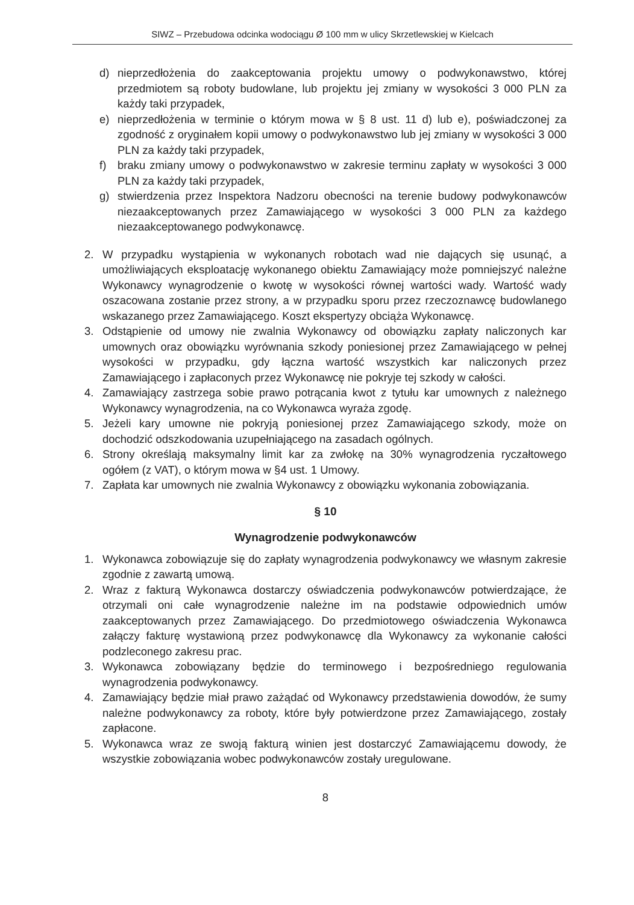SIWZ – Przebudowa odcinka wodociągu Ø 100 mm w ulicy Skrzetlewskiej w Kielcach
d) nieprzedłożenia do zaakceptowania projektu umowy o podwykonawstwo, której przedmiotem są roboty budowlane, lub projektu jej zmiany w wysokości 3 000 PLN za każdy taki przypadek,
e) nieprzedłożenia w terminie o którym mowa w § 8 ust. 11 d) lub e), poświadczonej za zgodność z oryginałem kopii umowy o podwykonawstwo lub jej zmiany w wysokości 3 000 PLN za każdy taki przypadek,
f) braku zmiany umowy o podwykonawstwo w zakresie terminu zapłaty w wysokości 3 000 PLN za każdy taki przypadek,
g) stwierdzenia przez Inspektora Nadzoru obecności na terenie budowy podwykonawców niezaakceptowanych przez Zamawiającego w wysokości 3 000 PLN za każdego niezaakceptowanego podwykonawcę.
2. W przypadku wystąpienia w wykonanych robotach wad nie dających się usunąć, a umożliwiających eksploatację wykonanego obiektu Zamawiający może pomniejszyć należne Wykonawcy wynagrodzenie o kwotę w wysokości równej wartości wady. Wartość wady oszacowana zostanie przez strony, a w przypadku sporu przez rzeczoznawcę budowlanego wskazanego przez Zamawiającego. Koszt ekspertyzy obciąża Wykonawcę.
3. Odstąpienie od umowy nie zwalnia Wykonawcy od obowiązku zapłaty naliczonych kar umownych oraz obowiązku wyrównania szkody poniesionej przez Zamawiającego w pełnej wysokości w przypadku, gdy łączna wartość wszystkich kar naliczonych przez Zamawiającego i zapłaconych przez Wykonawcę nie pokryje tej szkody w całości.
4. Zamawiający zastrzega sobie prawo potrącania kwot z tytułu kar umownych z należnego Wykonawcy wynagrodzenia, na co Wykonawca wyraża zgodę.
5. Jeżeli kary umowne nie pokryją poniesionej przez Zamawiającego szkody, może on dochodzić odszkodowania uzupełniającego na zasadach ogólnych.
6. Strony określają maksymalny limit kar za zwłokę na 30% wynagrodzenia ryczałtowego ogółem (z VAT), o którym mowa w §4 ust. 1 Umowy.
7. Zapłata kar umownych nie zwalnia Wykonawcy z obowiązku wykonania zobowiązania.
§ 10
Wynagrodzenie podwykonawców
1. Wykonawca zobowiązuje się do zapłaty wynagrodzenia podwykonawcy we własnym zakresie zgodnie z zawartą umową.
2. Wraz z fakturą Wykonawca dostarczy oświadczenia podwykonawców potwierdzające, że otrzymali oni całe wynagrodzenie należne im na podstawie odpowiednich umów zaakceptowanych przez Zamawiającego. Do przedmiotowego oświadczenia Wykonawca załączy fakturę wystawioną przez podwykonawcę dla Wykonawcy za wykonanie całości podzleconego zakresu prac.
3. Wykonawca zobowiązany będzie do terminowego i bezpośredniego regulowania wynagrodzenia podwykonawcy.
4. Zamawiający będzie miał prawo zażądać od Wykonawcy przedstawienia dowodów, że sumy należne podwykonawcy za roboty, które były potwierdzone przez Zamawiającego, zostały zapłacone.
5. Wykonawca wraz ze swoją fakturą winien jest dostarczyć Zamawiającemu dowody, że wszystkie zobowiązania wobec podwykonawców zostały uregulowane.
8